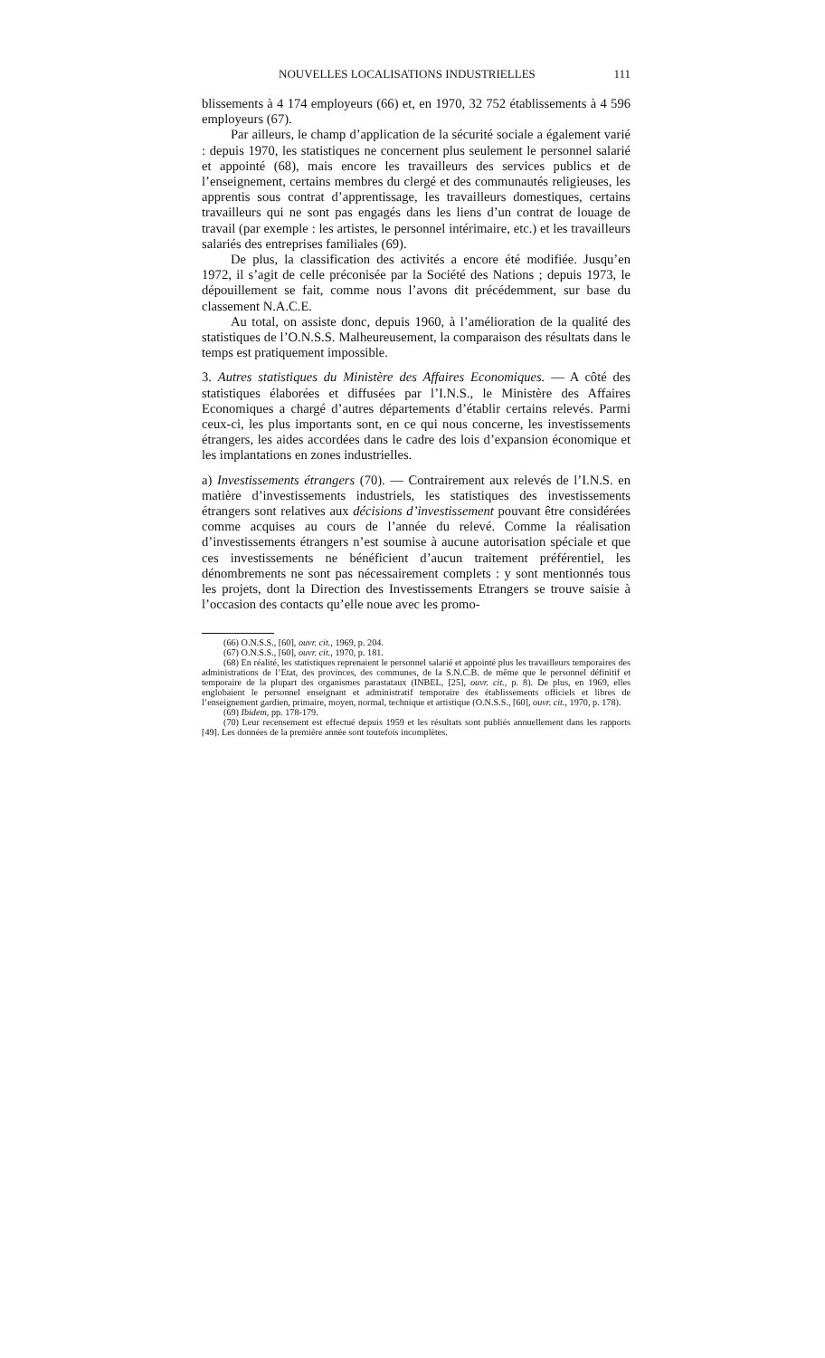NOUVELLES LOCALISATIONS INDUSTRIELLES 111
blissements à 4 174 employeurs (66) et, en 1970, 32 752 établissements à 4 596 employeurs (67).
Par ailleurs, le champ d’application de la sécurité sociale a également varié : depuis 1970, les statistiques ne concernent plus seulement le personnel salarié et appointé (68), mais encore les travailleurs des services publics et de l’enseignement, certains membres du clergé et des communautés religieuses, les apprentis sous contrat d’apprentissage, les travailleurs domestiques, certains travailleurs qui ne sont pas engagés dans les liens d’un contrat de louage de travail (par exemple : les artistes, le personnel intérimaire, etc.) et les travailleurs salariés des entreprises familiales (69).
De plus, la classification des activités a encore été modifiée. Jusqu’en 1972, il s’agit de celle préconisée par la Société des Nations ; depuis 1973, le dépouillement se fait, comme nous l’avons dit précédemment, sur base du classement N.A.C.E.
Au total, on assiste donc, depuis 1960, à l’amélioration de la qualité des statistiques de l’O.N.S.S. Malheureusement, la comparaison des résultats dans le temps est pratiquement impossible.
3. Autres statistiques du Ministère des Affaires Economiques. — A côté des statistiques élaborées et diffusées par l’I.N.S., le Ministère des Affaires Economiques a chargé d’autres départements d’établir certains relevés. Parmi ceux-ci, les plus importants sont, en ce qui nous concerne, les investissements étrangers, les aides accordées dans le cadre des lois d’expansion économique et les implantations en zones industrielles.
a) Investissements étrangers (70). — Contrairement aux relevés de l’I.N.S. en matière d’investissements industriels, les statistiques des investissements étrangers sont relatives aux décisions d’investissement pouvant être considérées comme acquises au cours de l’année du relevé. Comme la réalisation d’investissements étrangers n’est soumise à aucune autorisation spéciale et que ces investissements ne bénéficient d’aucun traitement préférentiel, les dénombrements ne sont pas nécessairement complets : y sont mentionnés tous les projets, dont la Direction des Investissements Etrangers se trouve saisie à l’occasion des contacts qu’elle noue avec les promo-
(66) O.N.S.S., [60], ouvr. cit., 1969, p. 204.
(67) O.N.S.S., [60], ouvr. cit., 1970, p. 181.
(68) En réalité, les statistiques reprenaient le personnel salarié et appointé plus les travailleurs temporaires des administrations de l’Etat, des provinces, des communes, de la S.N.C.B. de même que le personnel définitif et temporaire de la plupart des organismes parastataux (INBEL, [25], ouvr. cit., p. 8). De plus, en 1969, elles englobaient le personnel enseignant et administratif temporaire des établissements officiels et libres de l’enseignement gardien, primaire, moyen, normal, technique et artistique (O.N.S.S., [60], ouvr. cit., 1970, p. 178).
(69) Ibidem, pp. 178-179.
(70) Leur recensement est effectué depuis 1959 et les résultats sont publiés annuellement dans les rapports [49]. Les données de la première année sont toutefois incomplètes.